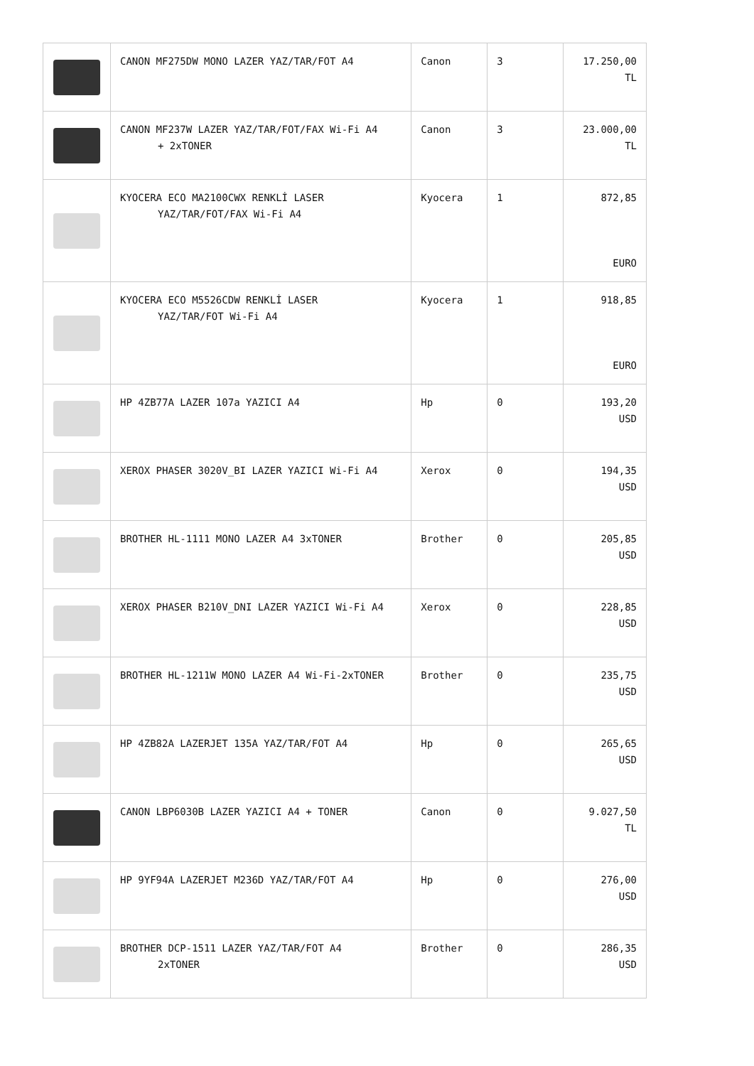| | CANON MF275DW MONO LAZER YAZ/TAR/FOT A4 | Canon | 3 | 17.250,00 TL |
| | CANON MF237W LAZER YAZ/TAR/FOT/FAX Wi-Fi A4 + 2xTONER | Canon | 3 | 23.000,00 TL |
| | KYOCERA ECO MA2100CWX RENKLİ LASER YAZ/TAR/FOT/FAX Wi-Fi A4 | Kyocera | 1 | 872,85 EURO |
| | KYOCERA ECO M5526CDW RENKLİ LASER YAZ/TAR/FOT Wi-Fi A4 | Kyocera | 1 | 918,85 EURO |
| | HP 4ZB77A LAZER 107a YAZICI A4 | Hp | 0 | 193,20 USD |
| | XEROX PHASER 3020V_BI LAZER YAZICI Wi-Fi A4 | Xerox | 0 | 194,35 USD |
| | BROTHER HL-1111 MONO LAZER A4 3xTONER | Brother | 0 | 205,85 USD |
| | XEROX PHASER B210V_DNI LAZER YAZICI Wi-Fi A4 | Xerox | 0 | 228,85 USD |
| | BROTHER HL-1211W MONO LAZER A4 Wi-Fi-2xTONER | Brother | 0 | 235,75 USD |
| | HP 4ZB82A LAZERJET 135A YAZ/TAR/FOT A4 | Hp | 0 | 265,65 USD |
| | CANON LBP6030B LAZER YAZICI A4 + TONER | Canon | 0 | 9.027,50 TL |
| | HP 9YF94A LAZERJET M236D YAZ/TAR/FOT A4 | Hp | 0 | 276,00 USD |
| | BROTHER DCP-1511 LAZER YAZ/TAR/FOT A4 2xTONER | Brother | 0 | 286,35 USD |